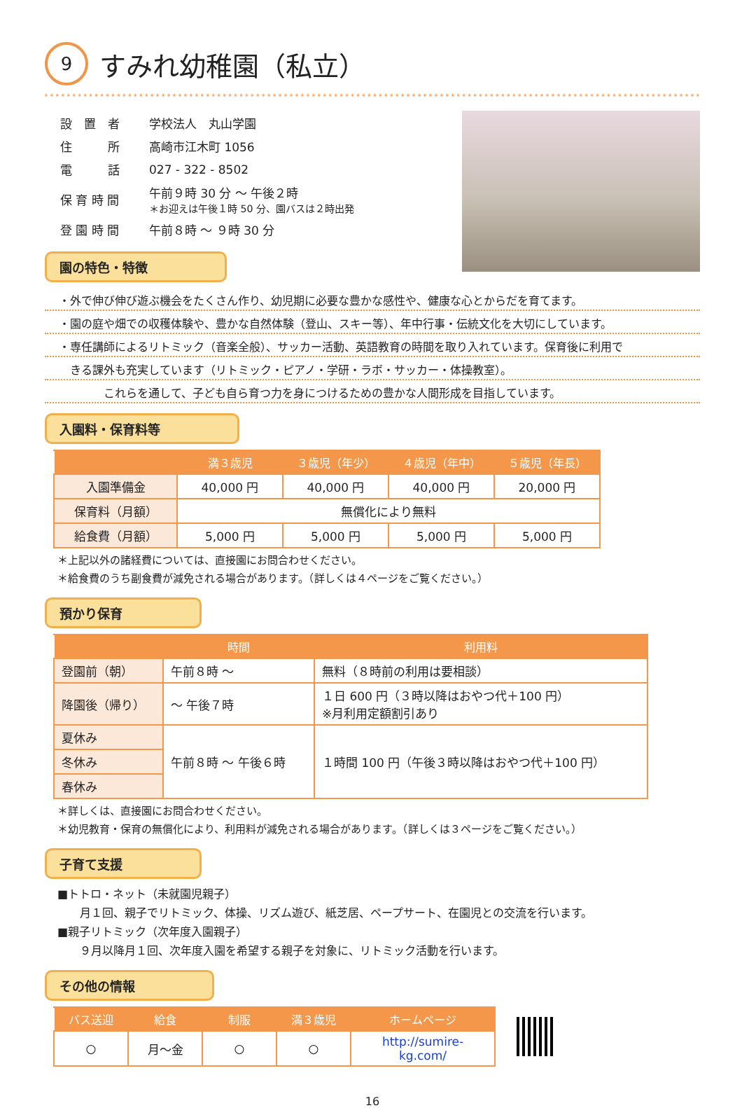9 すみれ幼稚園（私立）
| 設 置 者 | 学校法人 丸山学園 |
| 住 所 | 高崎市江木町 1056 |
| 電 話 | 027 - 322 - 8502 |
| 保 育 時 間 | 午前９時 30 分 ～ 午後２時 ＊お迎えは午後１時 50 分、園バスは２時出発 |
| 登 園 時 間 | 午前８時 ～ ９時 30 分 |
園の特色・特徴
・外で伸び伸び遊ぶ機会をたくさん作り、幼児期に必要な豊かな感性や、健康な心とからだを育てます。
・園の庭や畑での収穫体験や、豊かな自然体験（登山、スキー等）、年中行事・伝統文化を大切にしています。
・専任講師によるリトミック（音楽全般）、サッカー活動、英語教育の時間を取り入れています。保育後に利用で
　きる課外も充実しています（リトミック・ピアノ・学研・ラボ・サッカー・体操教室）。
　　　　これらを通して、子ども自ら育つ力を身につけるための豊かな人間形成を目指しています。
入園料・保育料等
| | 満３歳児 | ３歳児（年少） | ４歳児（年中） | ５歳児（年長） |
| --- | --- | --- | --- | --- |
| 入園準備金 | 40,000 円 | 40,000 円 | 40,000 円 | 20,000 円 |
| 保育料（月額） | 無償化により無料 | | | |
| 給食費（月額） | 5,000 円 | 5,000 円 | 5,000 円 | 5,000 円 |
＊上記以外の諸経費については、直接園にお問合わせください。
＊給食費のうち副食費が減免される場合があります。（詳しくは４ページをご覧ください。）
預かり保育
| | 時間 | 利用料 |
| --- | --- | --- |
| 登園前（朝） | 午前８時 ～ | 無料（８時前の利用は要相談） |
| 降園後（帰り） | ～ 午後７時 | １日 600 円（３時以降はおやつ代＋100 円） ※月利用定額割引あり |
| 夏休み | 午前８時 ～ 午後６時 | １時間 100 円（午後３時以降はおやつ代＋100 円） |
| 冬休み | | |
| 春休み | | |
＊詳しくは、直接園にお問合わせください。
＊幼児教育・保育の無償化により、利用料が減免される場合があります。（詳しくは３ページをご覧ください。）
子育て支援
■トトロ・ネット（未就園児親子）
　　月１回、親子でリトミック、体操、リズム遊び、紙芝居、ペープサート、在園児との交流を行います。
■親子リトミック（次年度入園親子）
　　９月以降月１回、次年度入園を希望する親子を対象に、リトミック活動を行います。
その他の情報
| バス送迎 | 給食 | 制服 | 満３歳児 | ホームページ |
| --- | --- | --- | --- | --- |
| ○ | 月～金 | ○ | ○ | http://sumire-kg.com/ |
16